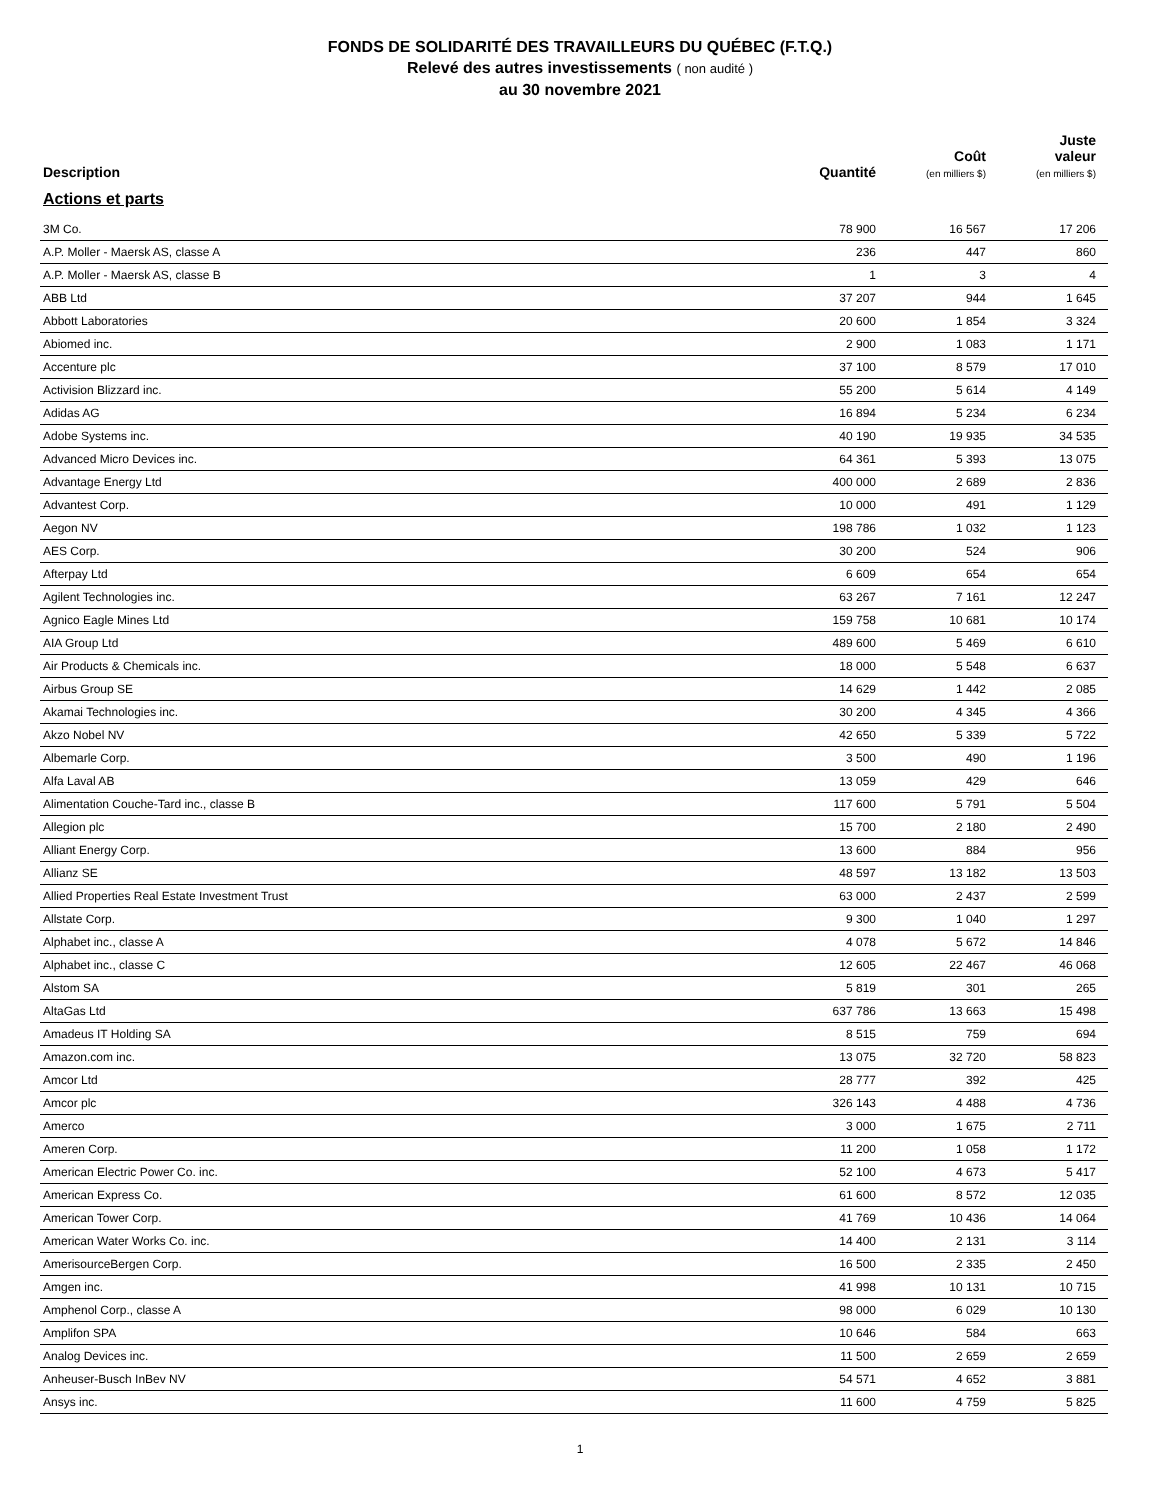FONDS DE SOLIDARITÉ DES TRAVAILLEURS DU QUÉBEC (F.T.Q.)
Relevé des autres investissements ( non audité )
au 30 novembre 2021
| Description | Quantité | Coût (en milliers $) | Juste valeur (en milliers $) |
| --- | --- | --- | --- |
| Actions et parts | | | |
| 3M Co. | 78 900 | 16 567 | 17 206 |
| A.P. Moller - Maersk AS, classe A | 236 | 447 | 860 |
| A.P. Moller - Maersk AS, classe B | 1 | 3 | 4 |
| ABB Ltd | 37 207 | 944 | 1 645 |
| Abbott Laboratories | 20 600 | 1 854 | 3 324 |
| Abiomed inc. | 2 900 | 1 083 | 1 171 |
| Accenture plc | 37 100 | 8 579 | 17 010 |
| Activision Blizzard inc. | 55 200 | 5 614 | 4 149 |
| Adidas AG | 16 894 | 5 234 | 6 234 |
| Adobe Systems inc. | 40 190 | 19 935 | 34 535 |
| Advanced Micro Devices inc. | 64 361 | 5 393 | 13 075 |
| Advantage Energy Ltd | 400 000 | 2 689 | 2 836 |
| Advantest Corp. | 10 000 | 491 | 1 129 |
| Aegon NV | 198 786 | 1 032 | 1 123 |
| AES Corp. | 30 200 | 524 | 906 |
| Afterpay Ltd | 6 609 | 654 | 654 |
| Agilent Technologies inc. | 63 267 | 7 161 | 12 247 |
| Agnico Eagle Mines Ltd | 159 758 | 10 681 | 10 174 |
| AIA Group Ltd | 489 600 | 5 469 | 6 610 |
| Air Products & Chemicals inc. | 18 000 | 5 548 | 6 637 |
| Airbus Group SE | 14 629 | 1 442 | 2 085 |
| Akamai Technologies inc. | 30 200 | 4 345 | 4 366 |
| Akzo Nobel NV | 42 650 | 5 339 | 5 722 |
| Albemarle Corp. | 3 500 | 490 | 1 196 |
| Alfa Laval AB | 13 059 | 429 | 646 |
| Alimentation Couche-Tard inc., classe B | 117 600 | 5 791 | 5 504 |
| Allegion plc | 15 700 | 2 180 | 2 490 |
| Alliant Energy Corp. | 13 600 | 884 | 956 |
| Allianz SE | 48 597 | 13 182 | 13 503 |
| Allied Properties Real Estate Investment Trust | 63 000 | 2 437 | 2 599 |
| Allstate Corp. | 9 300 | 1 040 | 1 297 |
| Alphabet inc., classe A | 4 078 | 5 672 | 14 846 |
| Alphabet inc., classe C | 12 605 | 22 467 | 46 068 |
| Alstom SA | 5 819 | 301 | 265 |
| AltaGas Ltd | 637 786 | 13 663 | 15 498 |
| Amadeus IT Holding SA | 8 515 | 759 | 694 |
| Amazon.com inc. | 13 075 | 32 720 | 58 823 |
| Amcor Ltd | 28 777 | 392 | 425 |
| Amcor plc | 326 143 | 4 488 | 4 736 |
| Amerco | 3 000 | 1 675 | 2 711 |
| Ameren Corp. | 11 200 | 1 058 | 1 172 |
| American Electric Power Co. inc. | 52 100 | 4 673 | 5 417 |
| American Express Co. | 61 600 | 8 572 | 12 035 |
| American Tower Corp. | 41 769 | 10 436 | 14 064 |
| American Water Works Co. inc. | 14 400 | 2 131 | 3 114 |
| AmerisourceBergen Corp. | 16 500 | 2 335 | 2 450 |
| Amgen inc. | 41 998 | 10 131 | 10 715 |
| Amphenol Corp., classe A | 98 000 | 6 029 | 10 130 |
| Amplifon SPA | 10 646 | 584 | 663 |
| Analog Devices inc. | 11 500 | 2 659 | 2 659 |
| Anheuser-Busch InBev NV | 54 571 | 4 652 | 3 881 |
| Ansys inc. | 11 600 | 4 759 | 5 825 |
1